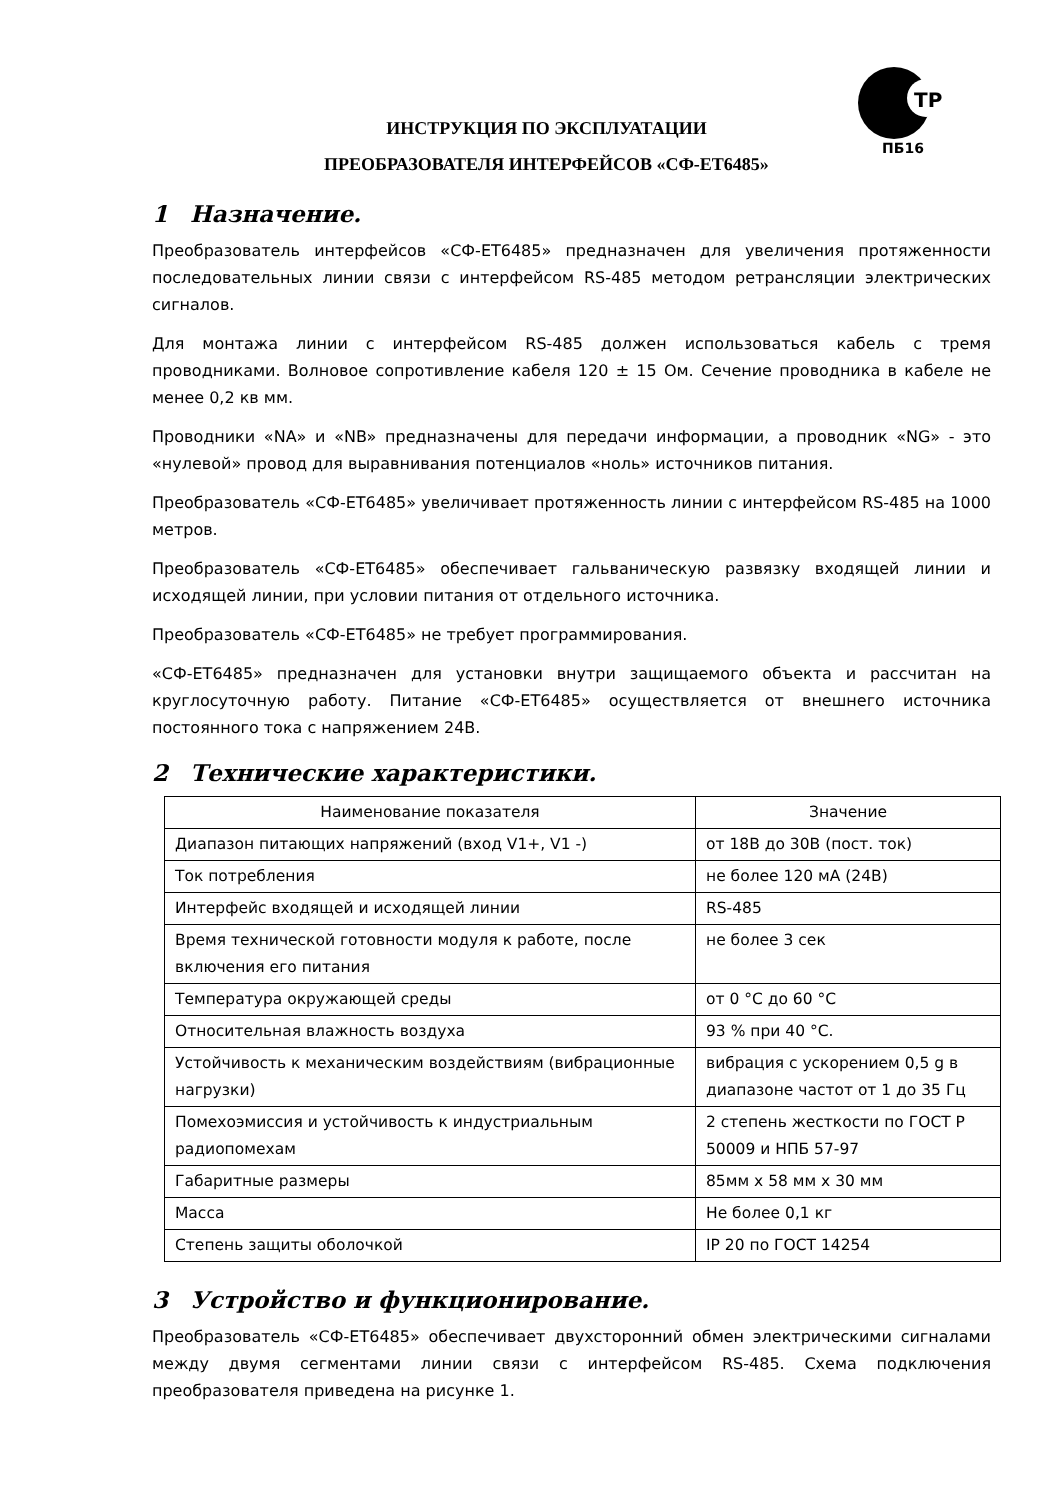ТР
ПБ16
ИНСТРУКЦИЯ ПО ЭКСПЛУАТАЦИИ
ПРЕОБРАЗОВАТЕЛЯ ИНТЕРФЕЙСОВ «СФ-ЕТ6485»
1 Назначение.
Преобразователь интерфейсов «СФ-ЕТ6485» предназначен для увеличения протяженности последовательных линии связи с интерфейсом RS-485 методом ретрансляции электрических сигналов.
Для монтажа линии с интерфейсом RS-485 должен использоваться кабель с тремя проводниками. Волновое сопротивление кабеля 120 ± 15 Ом. Сечение проводника в кабеле не менее 0,2 кв мм.
Проводники «NA» и «NB» предназначены для передачи информации, а проводник «NG» - это «нулевой» провод для выравнивания потенциалов «ноль» источников питания.
Преобразователь «СФ-ЕТ6485» увеличивает протяженность линии с интерфейсом RS-485 на 1000 метров.
Преобразователь «СФ-ЕТ6485» обеспечивает гальваническую развязку входящей линии и исходящей линии, при условии питания от отдельного источника.
Преобразователь «СФ-ЕТ6485» не требует программирования.
«СФ-ЕТ6485» предназначен для установки внутри защищаемого объекта и рассчитан на круглосуточную работу. Питание «СФ-ЕТ6485» осуществляется от внешнего источника постоянного тока с напряжением 24В.
2 Технические характеристики.
| Наименование показателя | Значение |
| --- | --- |
| Диапазон питающих напряжений (вход V1+, V1 -) | от 18В до 30В (пост. ток) |
| Ток потребления | не более 120 мА (24В) |
| Интерфейс входящей и исходящей линии | RS-485 |
| Время технической готовности модуля к работе, после включения его питания | не более 3 сек |
| Температура окружающей среды | от 0 °С до 60 °С |
| Относительная влажность воздуха | 93 % при 40 °С. |
| Устойчивость к механическим воздействиям (вибрационные нагрузки) | вибрация с ускорением 0,5 g в диапазоне частот от 1 до 35 Гц |
| Помехоэмиссия и устойчивость к индустриальным радиопомехам | 2 степень жесткости по ГОСТ Р 50009 и НПБ 57-97 |
| Габаритные размеры | 85мм х 58 мм х 30 мм |
| Масса | Не более 0,1 кг |
| Степень защиты оболочкой | IP 20 по ГОСТ 14254 |
3 Устройство и функционирование.
Преобразователь «СФ-ЕТ6485» обеспечивает двухсторонний обмен электрическими сигналами между двумя сегментами линии связи с интерфейсом RS-485. Схема подключения преобразователя приведена на рисунке 1.